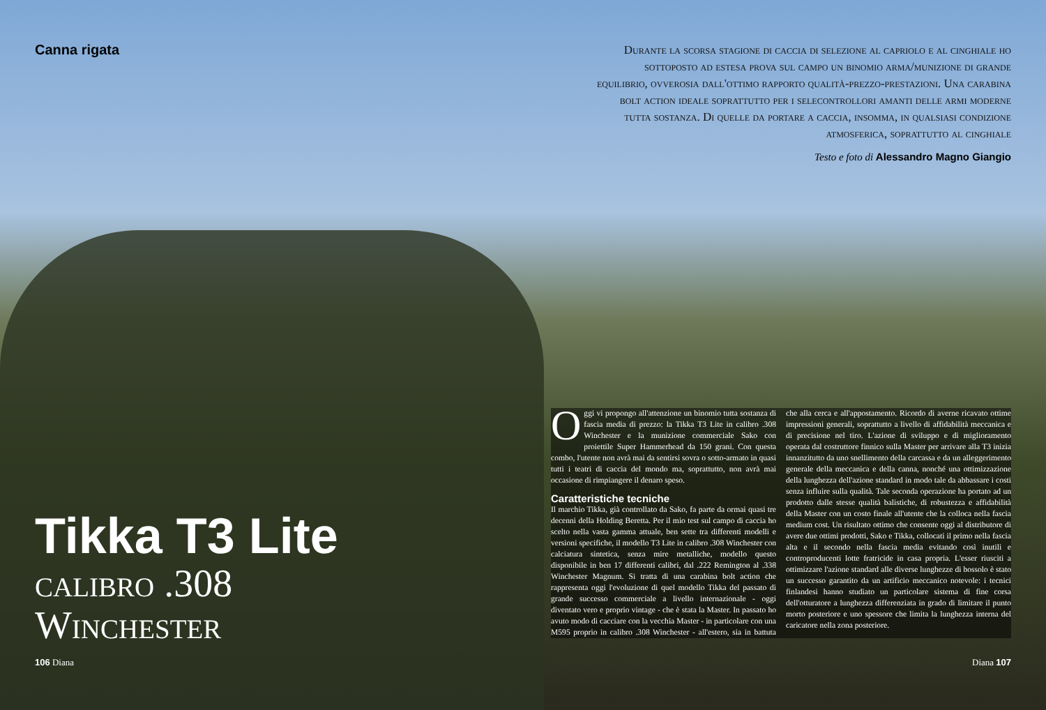Canna rigata
Durante la scorsa stagione di caccia di selezione al capriolo e al cinghiale ho sottoposto ad estesa prova sul campo un binomio arma/munizione di grande equilibrio, ovverosia dall'ottimo rapporto qualità-prezzo-prestazioni. Una carabina bolt action ideale soprattutto per i selecontrollori amanti delle armi moderne tutta sostanza. Di quelle da portare a caccia, insomma, in qualsiasi condizione atmosferica, soprattutto al cinghiale
Testo e foto di Alessandro Magno Giangio
Tikka T3 Lite
calibro .308
Winchester
Oggi vi propongo all'attenzione un binomio tutta sostanza di fascia media di prezzo: la Tikka T3 Lite in calibro .308 Winchester e la munizione commerciale Sako con proiettile Super Hammerhead da 150 grani. Con questa combo, l'utente non avrà mai da sentirsi sovra o sotto-armato in quasi tutti i teatri di caccia del mondo ma, soprattutto, non avrà mai occasione di rimpiangere il denaro speso.
Caratteristiche tecniche
Il marchio Tikka, già controllato da Sako, fa parte da ormai quasi tre decenni della Holding Beretta. Per il mio test sul campo di caccia ho scelto nella vasta gamma attuale, ben sette tra differenti modelli e versioni specifiche, il modello T3 Lite in calibro .308 Winchester con calciatura sintetica, senza mire metalliche, modello questo disponibile in ben 17 differenti calibri, dal .222 Remington al .338 Winchester Magnum. Si tratta di una carabina bolt action che rappresenta oggi l'evoluzione di quel modello Tikka del passato di grande successo commerciale a livello internazionale - oggi diventato vero e proprio vintage - che è stata la Master. In passato ho avuto modo di cacciare con la vecchia Master - in particolare con una M595 proprio in calibro .308 Winchester - all'estero, sia in battuta che alla cerca e all'appostamento. Ricordo di averne ricavato ottime impressioni generali, soprattutto a livello di affidabilità meccanica e di precisione nel tiro. L'azione di sviluppo e di miglioramento operata dal costruttore finnico sulla Master per arrivare alla T3 inizia innanzitutto da uno snellimento della carcassa e da un alleggerimento generale della meccanica e della canna, nonché una ottimizzazione della lunghezza dell'azione standard in modo tale da abbassare i costi senza influire sulla qualità. Tale seconda operazione ha portato ad un prodotto dalle stesse qualità balistiche, di robustezza e affidabilità della Master con un costo finale all'utente che la colloca nella fascia medium cost. Un risultato ottimo che consente oggi al distributore di avere due ottimi prodotti, Sako e Tikka, collocati il primo nella fascia alta e il secondo nella fascia media evitando così inutili e controproducenti lotte fratricide in casa propria. L'esser riusciti a ottimizzare l'azione standard alle diverse lunghezze di bossolo è stato un successo garantito da un artificio meccanico notevole: i tecnici finlandesi hanno studiato un particolare sistema di fine corsa dell'otturatore a lunghezza differenziata in grado di limitare il punto morto posteriore e uno spessore che limita la lunghezza interna del caricatore nella zona posteriore.
106 Diana Diana 107